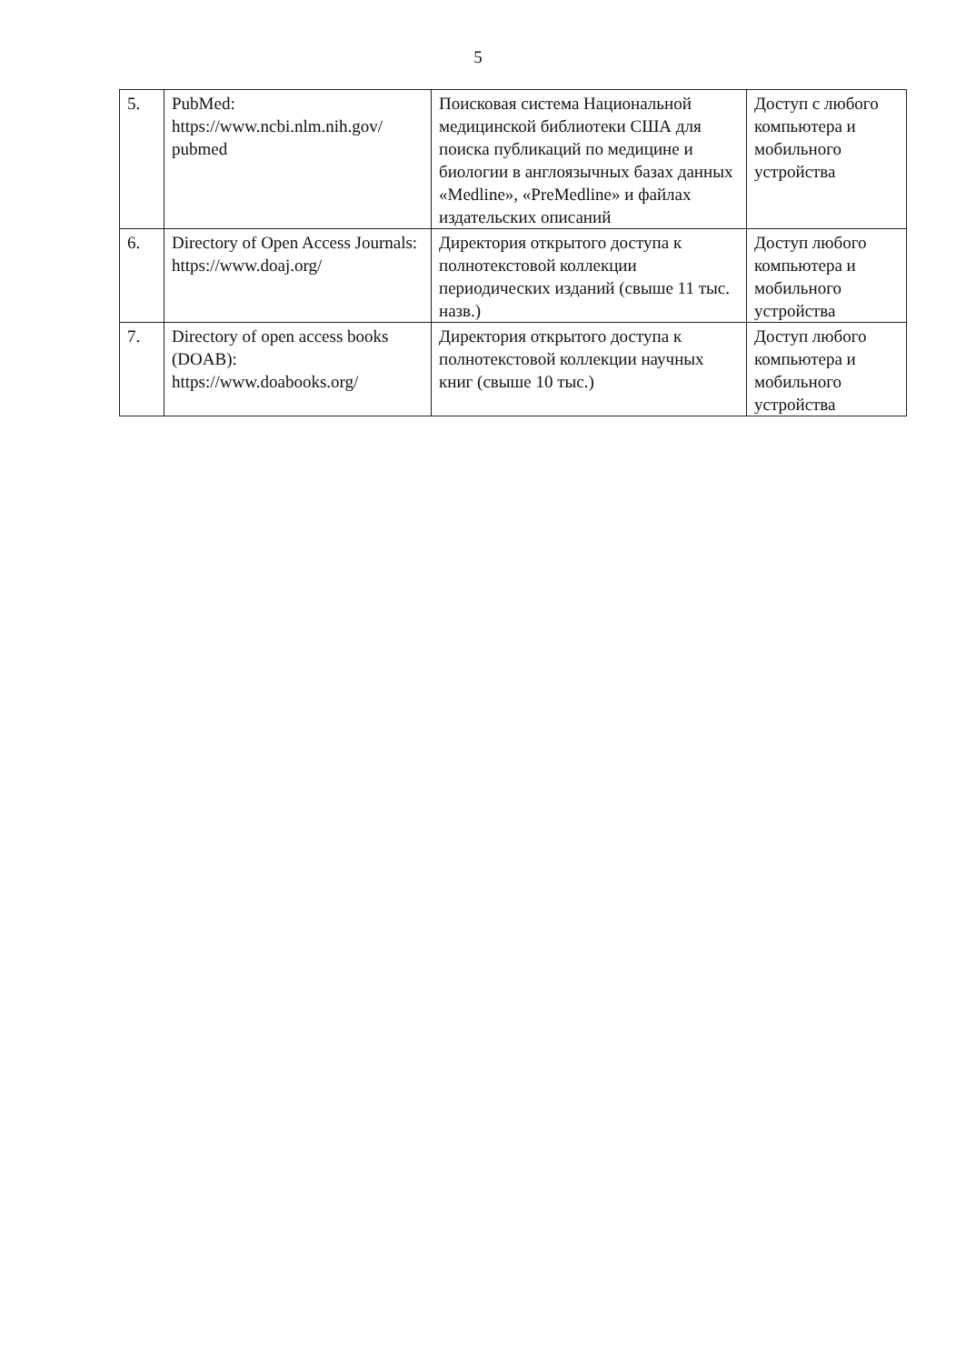5
| 5. | PubMed: https://www.ncbi.nlm.nih.gov/ pubmed | Поисковая система Национальной медицинской библиотеки США для поиска публикаций по медицине и биологии в англоязычных базах данных «Medline», «PreMedline» и файлах издательских описаний | Доступ с любого компьютера и мобильного устройства |
| 6. | Directory of Open Access Journals: https://www.doaj.org/ | Директория открытого доступа к полнотекстовой коллекции периодических изданий (свыше 11 тыс. назв.) | Доступ любого компьютера и мобильного устройства |
| 7. | Directory of open access books (DOAB): https://www.doabooks.org/ | Директория открытого доступа к полнотекстовой коллекции научных книг (свыше 10 тыс.) | Доступ любого компьютера и мобильного устройства |